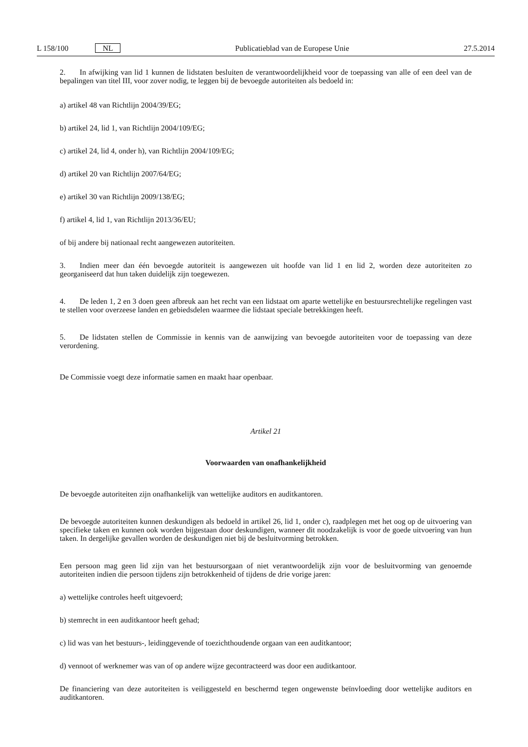L 158/100 NL Publicatieblad van de Europese Unie 27.5.2014
2. In afwijking van lid 1 kunnen de lidstaten besluiten de verantwoordelijkheid voor de toepassing van alle of een deel van de bepalingen van titel III, voor zover nodig, te leggen bij de bevoegde autoriteiten als bedoeld in:
a) artikel 48 van Richtlijn 2004/39/EG;
b) artikel 24, lid 1, van Richtlijn 2004/109/EG;
c) artikel 24, lid 4, onder h), van Richtlijn 2004/109/EG;
d) artikel 20 van Richtlijn 2007/64/EG;
e) artikel 30 van Richtlijn 2009/138/EG;
f) artikel 4, lid 1, van Richtlijn 2013/36/EU;
of bij andere bij nationaal recht aangewezen autoriteiten.
3. Indien meer dan één bevoegde autoriteit is aangewezen uit hoofde van lid 1 en lid 2, worden deze autoriteiten zo georganiseerd dat hun taken duidelijk zijn toegewezen.
4. De leden 1, 2 en 3 doen geen afbreuk aan het recht van een lidstaat om aparte wettelijke en bestuursrechtelijke regelingen vast te stellen voor overzeese landen en gebiedsdelen waarmee die lidstaat speciale betrekkingen heeft.
5. De lidstaten stellen de Commissie in kennis van de aanwijzing van bevoegde autoriteiten voor de toepassing van deze verordening.
De Commissie voegt deze informatie samen en maakt haar openbaar.
Artikel 21
Voorwaarden van onafhankelijkheid
De bevoegde autoriteiten zijn onafhankelijk van wettelijke auditors en auditkantoren.
De bevoegde autoriteiten kunnen deskundigen als bedoeld in artikel 26, lid 1, onder c), raadplegen met het oog op de uitvoering van specifieke taken en kunnen ook worden bijgestaan door deskundigen, wanneer dit noodzakelijk is voor de goede uitvoering van hun taken. In dergelijke gevallen worden de deskundigen niet bij de besluitvorming betrokken.
Een persoon mag geen lid zijn van het bestuursorgaan of niet verantwoordelijk zijn voor de besluitvorming van genoemde autoriteiten indien die persoon tijdens zijn betrokkenheid of tijdens de drie vorige jaren:
a) wettelijke controles heeft uitgevoerd;
b) stemrecht in een auditkantoor heeft gehad;
c) lid was van het bestuurs-, leidinggevende of toezichthoudende orgaan van een auditkantoor;
d) vennoot of werknemer was van of op andere wijze gecontracteerd was door een auditkantoor.
De financiering van deze autoriteiten is veiliggesteld en beschermd tegen ongewenste beïnvloeding door wettelijke auditors en auditkantoren.